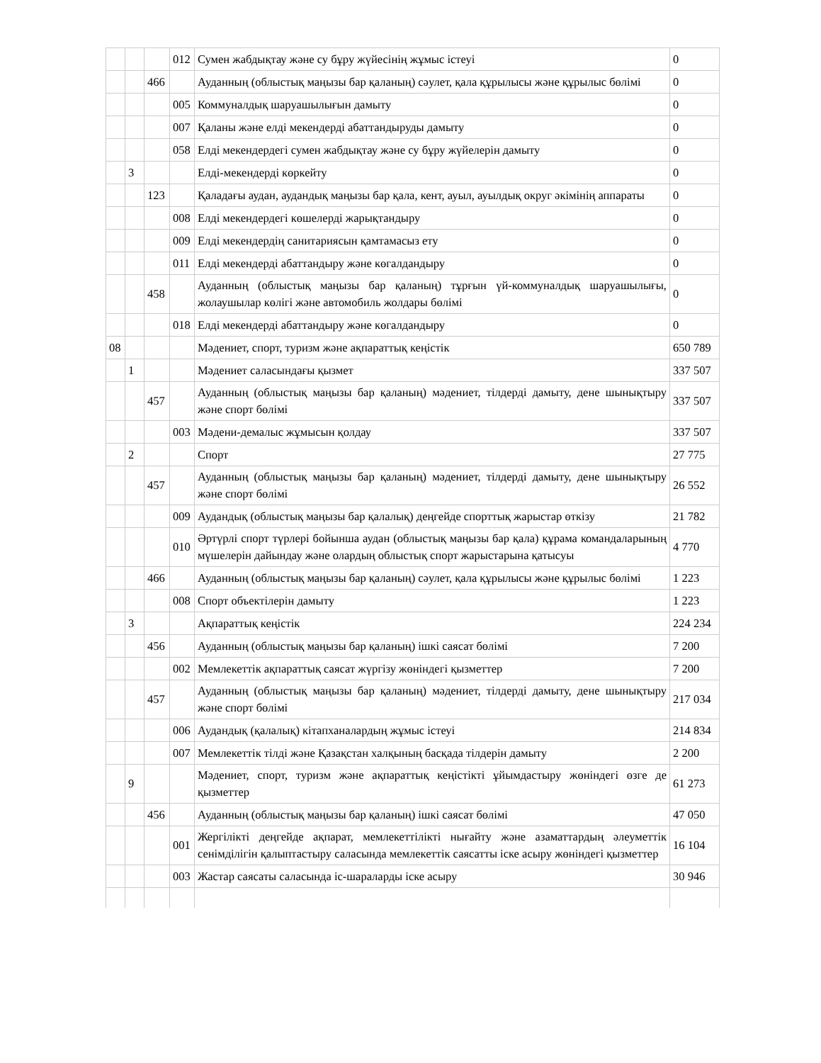| | | | 012 | Сумен жабдықтау және су бұру жүйесінің жұмыс істеуі | 0 |
| | | 466 | | Ауданның (облыстық маңызы бар қаланың) сәулет, қала құрылысы және құрылыс бөлімі | 0 |
| | | | 005 | Коммуналдық шаруашылығын дамыту | 0 |
| | | | 007 | Қаланы және елді мекендерді абаттандыруды дамыту | 0 |
| | | | 058 | Елді мекендердегі сумен жабдықтау және су бұру жүйелерін дамыту | 0 |
| | 3 | | | Елді-мекендерді көркейту | 0 |
| | | 123 | | Қаладағы аудан, аудандық маңызы бар қала, кент, ауыл, ауылдық округ әкімінің аппараты | 0 |
| | | | 008 | Елді мекендердегі көшелерді жарықтандыру | 0 |
| | | | 009 | Елді мекендердің санитариясын қамтамасыз ету | 0 |
| | | | 011 | Елді мекендерді абаттандыру және көгалдандыру | 0 |
| | | 458 | | Ауданның (облыстық маңызы бар қаланың) тұрғын үй-коммуналдық шаруашылығы, жолаушылар көлігі және автомобиль жолдары бөлімі | 0 |
| | | | 018 | Елді мекендерді абаттандыру және көгалдандыру | 0 |
| 08 | | | | Мәдениет, спорт, туризм және ақпараттық кеңістік | 650 789 |
| | 1 | | | Мәдениет саласындағы қызмет | 337 507 |
| | | 457 | | Ауданның (облыстық маңызы бар қаланың) мәдениет, тілдерді дамыту, дене шынықтыру және спорт бөлімі | 337 507 |
| | | | 003 | Мәдени-демалыс жұмысын қолдау | 337 507 |
| | 2 | | | Спорт | 27 775 |
| | | 457 | | Ауданның (облыстық маңызы бар қаланың) мәдениет, тілдерді дамыту, дене шынықтыру және спорт бөлімі | 26 552 |
| | | | 009 | Аудандық (облыстық маңызы бар қалалық) деңгейде спорттық жарыстар өткізу | 21 782 |
| | | | 010 | Әртүрлі спорт түрлері бойынша аудан (облыстық маңызы бар қала) құрама командаларының мүшелерін дайындау және олардың облыстық спорт жарыстарына қатысуы | 4 770 |
| | | 466 | | Ауданның (облыстық маңызы бар қаланың) сәулет, қала құрылысы және құрылыс бөлімі | 1 223 |
| | | | 008 | Спорт объектілерін дамыту | 1 223 |
| | 3 | | | Ақпараттық кеңістік | 224 234 |
| | | 456 | | Ауданның (облыстық маңызы бар қаланың) ішкі саясат бөлімі | 7 200 |
| | | | 002 | Мемлекеттік ақпараттық саясат жүргізу жөніндегі қызметтер | 7 200 |
| | | 457 | | Ауданның (облыстық маңызы бар қаланың) мәдениет, тілдерді дамыту, дене шынықтыру және спорт бөлімі | 217 034 |
| | | | 006 | Аудандық (қалалық) кітапханалардың жұмыс істеуі | 214 834 |
| | | | 007 | Мемлекеттік тілді және Қазақстан халқының басқада тілдерін дамыту | 2 200 |
| | 9 | | | Мәдениет, спорт, туризм және ақпараттық кеңістікті ұйымдастыру жөніндегі өзге де қызметтер | 61 273 |
| | | 456 | | Ауданның (облыстық маңызы бар қаланың) ішкі саясат бөлімі | 47 050 |
| | | | 001 | Жергілікті деңгейде ақпарат, мемлекеттілікті нығайту және азаматтардың әлеуметтік сенімділігін қалыптастыру саласында мемлекеттік саясатты іске асыру жөніндегі қызметтер | 16 104 |
| | | | 003 | Жастар саясаты саласында іс-шараларды іске асыру | 30 946 |